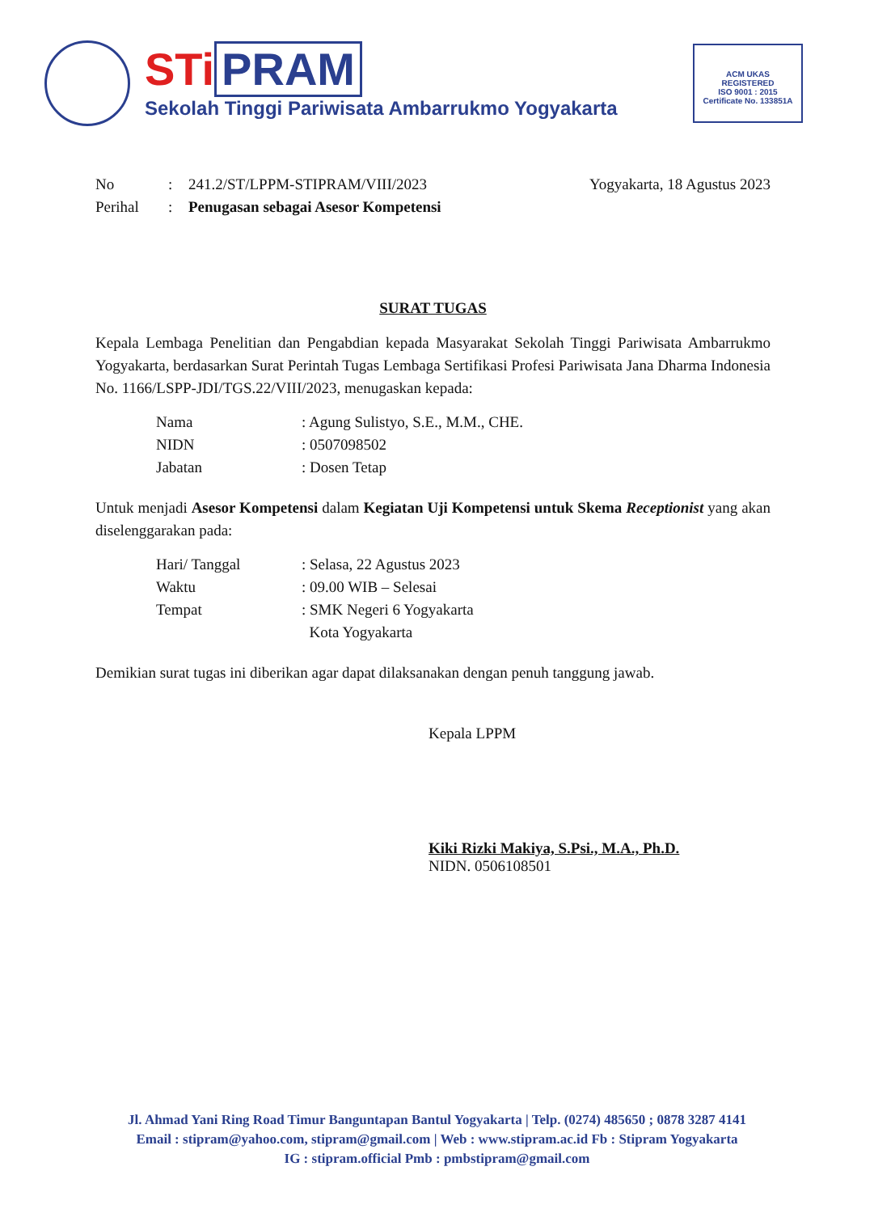STi PRAM
Sekolah Tinggi Pariwisata Ambarrukmo Yogyakarta
ACM UKAS
REGISTERED
ISO 9001 : 2015
Certificate No. 133851A
No : 241.2/ST/LPPM-STIPRAM/VIII/2023
Yogyakarta, 18 Agustus 2023
Perihal : Penugasan sebagai Asesor Kompetensi
SURAT TUGAS
Kepala Lembaga Penelitian dan Pengabdian kepada Masyarakat Sekolah Tinggi Pariwisata Ambarrukmo Yogyakarta, berdasarkan Surat Perintah Tugas Lembaga Sertifikasi Profesi Pariwisata Jana Dharma Indonesia No. 1166/LSPP-JDI/TGS.22/VIII/2023, menugaskan kepada:
Nama : Agung Sulistyo, S.E., M.M., CHE.
NIDN : 0507098502
Jabatan : Dosen Tetap
Untuk menjadi Asesor Kompetensi dalam Kegiatan Uji Kompetensi untuk Skema Receptionist yang akan diselenggarakan pada:
Hari/ Tanggal : Selasa, 22 Agustus 2023
Waktu : 09.00 WIB – Selesai
Tempat : SMK Negeri 6 Yogyakarta
Kota Yogyakarta
Demikian surat tugas ini diberikan agar dapat dilaksanakan dengan penuh tanggung jawab.
Kepala LPPM
Kiki Rizki Makiya, S.Psi., M.A., Ph.D.
NIDN. 0506108501
Jl. Ahmad Yani Ring Road Timur Banguntapan Bantul Yogyakarta | Telp. (0274) 485650 ; 0878 3287 4141
Email : stipram@yahoo.com, stipram@gmail.com | Web : www.stipram.ac.id Fb : Stipram Yogyakarta
IG : stipram.official Pmb : pmbstipram@gmail.com